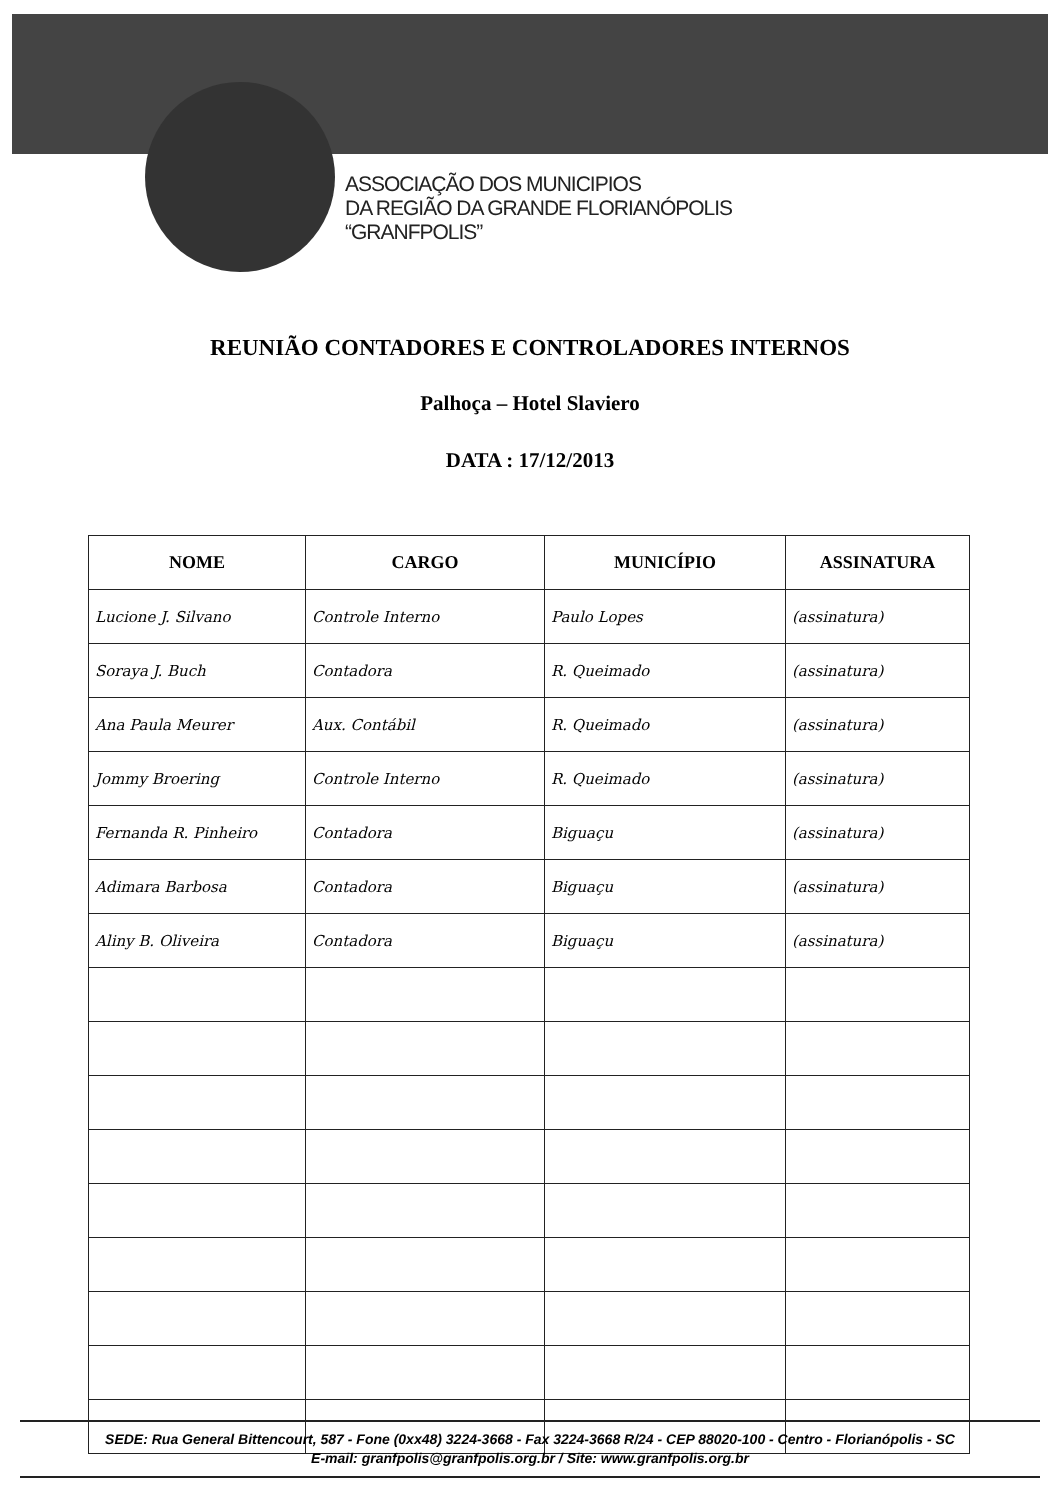ASSOCIAÇÃO DOS MUNICIPIOS
DA REGIÃO DA GRANDE FLORIANÓPOLIS
“GRANFPOLIS”
REUNIÃO CONTADORES E CONTROLADORES INTERNOS
Palhoça – Hotel Slaviero
DATA : 17/12/2013
| NOME | CARGO | MUNICÍPIO | ASSINATURA |
| --- | --- | --- | --- |
| Lucione J. Silvano | Controle Interno | Paulo Lopes | (assinatura) |
| Soraya J. Buch | Contadora | R. Queimado | (assinatura) |
| Ana Paula Meurer | Aux. Contábil | R. Queimado | (assinatura) |
| Jommy Broering | Controle Interno | R. Queimado | (assinatura) |
| Fernanda R. Pinheiro | Contadora | Biguaçu | (assinatura) |
| Adimara Barbosa | Contadora | Biguaçu | (assinatura) |
| Aliny B. Oliveira | Contadora | Biguaçu | (assinatura) |
SEDE: Rua General Bittencourt, 587 - Fone (0xx48) 3224-3668 - Fax 3224-3668 R/24 - CEP 88020-100 - Centro - Florianópolis - SC
E-mail: granfpolis@granfpolis.org.br / Site: www.granfpolis.org.br